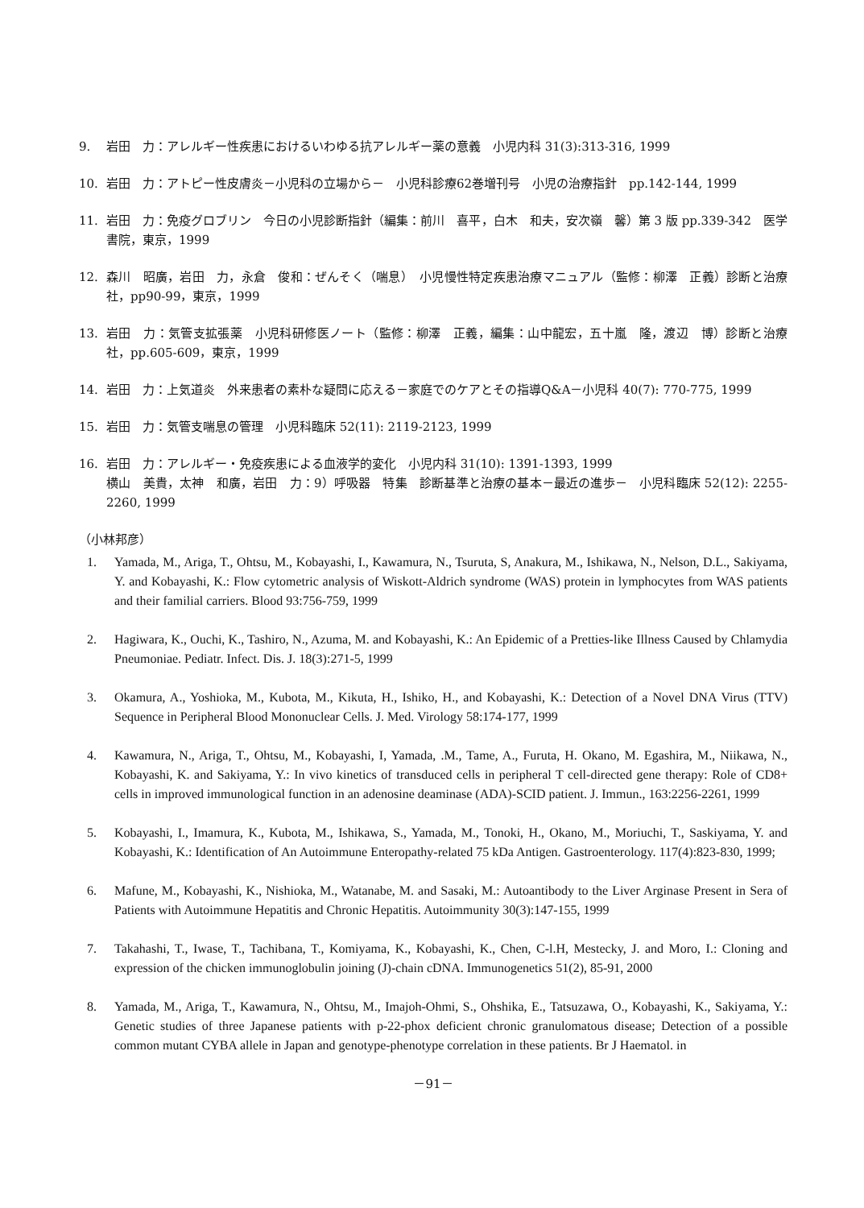9. 岩田　力：アレルギー性疾患におけるいわゆる抗アレルギー薬の意義　小児内科 31(3):313-316, 1999
10. 岩田　力：アトピー性皮膚炎－小児科の立場から－　小児科診療62巻増刊号　小児の治療指針　pp.142-144, 1999
11. 岩田　力：免疫グロブリン　今日の小児診断指針（編集：前川　喜平，白木　和夫，安次嶺　馨）第 3 版 pp.339-342　医学書院，東京，1999
12. 森川　昭廣，岩田　力，永倉　俊和：ぜんそく（喘息）　小児慢性特定疾患治療マニュアル（監修：柳澤　正義）診断と治療社，pp90-99，東京，1999
13. 岩田　力：気管支拡張薬　小児科研修医ノート（監修：柳澤　正義，編集：山中龍宏，五十嵐　隆，渡辺　博）診断と治療社，pp.605-609，東京，1999
14. 岩田　力：上気道炎　外来患者の素朴な疑問に応える－家庭でのケアとその指導Q&A－小児科 40(7): 770-775, 1999
15. 岩田　力：気管支喘息の管理　小児科臨床 52(11): 2119-2123, 1999
16. 岩田　力：アレルギー・免疫疾患による血液学的変化　小児内科 31(10): 1391-1393, 1999
横山　美貴，太神　和廣，岩田　力：9）呼吸器　特集　診断基準と治療の基本－最近の進歩－　小児科臨床 52(12): 2255-2260, 1999
（小林邦彦）
1. Yamada, M., Ariga, T., Ohtsu, M., Kobayashi, I., Kawamura, N., Tsuruta, S, Anakura, M., Ishikawa, N., Nelson, D.L., Sakiyama, Y. and Kobayashi, K.: Flow cytometric analysis of Wiskott-Aldrich syndrome (WAS) protein in lymphocytes from WAS patients and their familial carriers. Blood 93:756-759, 1999
2. Hagiwara, K., Ouchi, K., Tashiro, N., Azuma, M. and Kobayashi, K.: An Epidemic of a Pretties-like Illness Caused by Chlamydia Pneumoniae. Pediatr. Infect. Dis. J. 18(3):271-5, 1999
3. Okamura, A., Yoshioka, M., Kubota, M., Kikuta, H., Ishiko, H., and Kobayashi, K.: Detection of a Novel DNA Virus (TTV) Sequence in Peripheral Blood Mononuclear Cells. J. Med. Virology 58:174-177, 1999
4. Kawamura, N., Ariga, T., Ohtsu, M., Kobayashi, I, Yamada, .M., Tame, A., Furuta, H. Okano, M. Egashira, M., Niikawa, N., Kobayashi, K. and Sakiyama, Y.: In vivo kinetics of transduced cells in peripheral T cell-directed gene therapy: Role of CD8+ cells in improved immunological function in an adenosine deaminase (ADA)-SCID patient. J. Immun., 163:2256-2261, 1999
5. Kobayashi, I., Imamura, K., Kubota, M., Ishikawa, S., Yamada, M., Tonoki, H., Okano, M., Moriuchi, T., Saskiyama, Y. and Kobayashi, K.: Identification of An Autoimmune Enteropathy-related 75 kDa Antigen. Gastroenterology. 117(4):823-830, 1999;
6. Mafune, M., Kobayashi, K., Nishioka, M., Watanabe, M. and Sasaki, M.: Autoantibody to the Liver Arginase Present in Sera of Patients with Autoimmune Hepatitis and Chronic Hepatitis. Autoimmunity 30(3):147-155, 1999
7. Takahashi, T., Iwase, T., Tachibana, T., Komiyama, K., Kobayashi, K., Chen, C-l.H, Mestecky, J. and Moro, I.: Cloning and expression of the chicken immunoglobulin joining (J)-chain cDNA. Immunogenetics 51(2), 85-91, 2000
8. Yamada, M., Ariga, T., Kawamura, N., Ohtsu, M., Imajoh-Ohmi, S., Ohshika, E., Tatsuzawa, O., Kobayashi, K., Sakiyama, Y.: Genetic studies of three Japanese patients with p-22-phox deficient chronic granulomatous disease; Detection of a possible common mutant CYBA allele in Japan and genotype-phenotype correlation in these patients. Br J Haematol. in
－91－